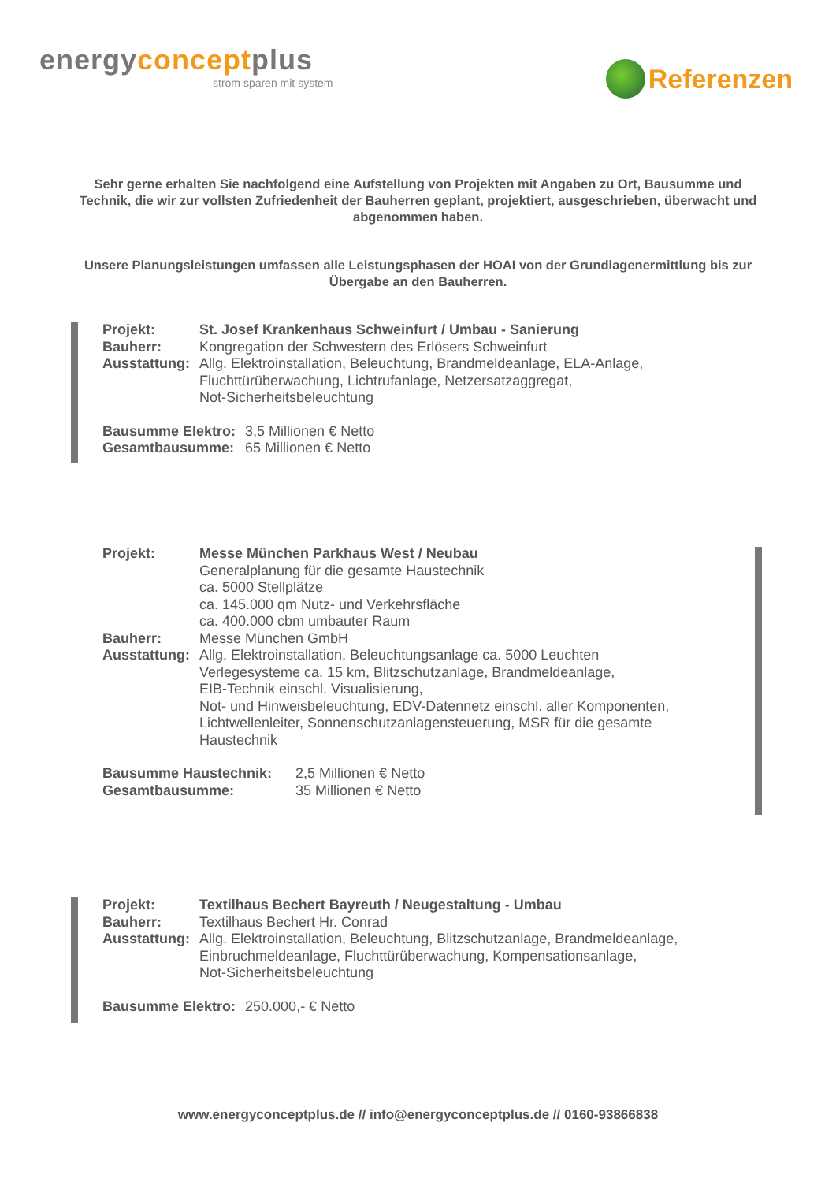energyconceptplus
strom sparen mit system
Referenzen
Sehr gerne erhalten Sie nachfolgend eine Aufstellung von Projekten mit Angaben zu Ort, Bausumme und Technik, die wir zur vollsten Zufriedenheit der Bauherren geplant, projektiert, ausgeschrieben, überwacht und abgenommen haben.
Unsere Planungsleistungen umfassen alle Leistungsphasen der HOAI von der Grundlagenermittlung bis zur Übergabe an den Bauherren.
| Projekt: | St. Josef Krankenhaus Schweinfurt / Umbau - Sanierung |
| Bauherr: | Kongregation der Schwestern des Erlösers Schweinfurt |
| Ausstattung: | Allg. Elektroinstallation, Beleuchtung, Brandmeldeanlage, ELA-Anlage, Fluchttürüberwachung, Lichtrufanlage, Netzersatzaggregat, Not-Sicherheitsbeleuchtung |
| Bausumme Elektro: | 3,5 Millionen € Netto |
| Gesamtbausumme: | 65 Millionen € Netto |
| Projekt: | Messe München Parkhaus West / Neubau Generalplanung für die gesamte Haustechnik ca. 5000 Stellplätze ca. 145.000 qm Nutz- und Verkehrsfläche ca. 400.000 cbm umbauter Raum |
| Bauherr: | Messe München GmbH |
| Ausstattung: | Allg. Elektroinstallation, Beleuchtungsanlage ca. 5000 Leuchten Verlegesysteme ca. 15 km, Blitzschutzanlage, Brandmeldeanlage, EIB-Technik einschl. Visualisierung, Not- und Hinweisbeleuchtung, EDV-Datennetz einschl. aller Komponenten, Lichtwellenleiter, Sonnenschutzanlagensteuerung, MSR für die gesamte Haustechnik |
| Bausumme Haustechnik: | 2,5 Millionen € Netto |
| Gesamtbausumme: | 35 Millionen € Netto |
| Projekt: | Textilhaus Bechert Bayreuth / Neugestaltung - Umbau |
| Bauherr: | Textilhaus Bechert Hr. Conrad |
| Ausstattung: | Allg. Elektroinstallation, Beleuchtung, Blitzschutzanlage, Brandmeldeanlage, Einbruchmeldeanlage, Fluchttürüberwachung, Kompensationsanlage, Not-Sicherheitsbeleuchtung |
| Bausumme Elektro: | 250.000,- € Netto |
www.energyconceptplus.de // info@energyconceptplus.de // 0160-93866838